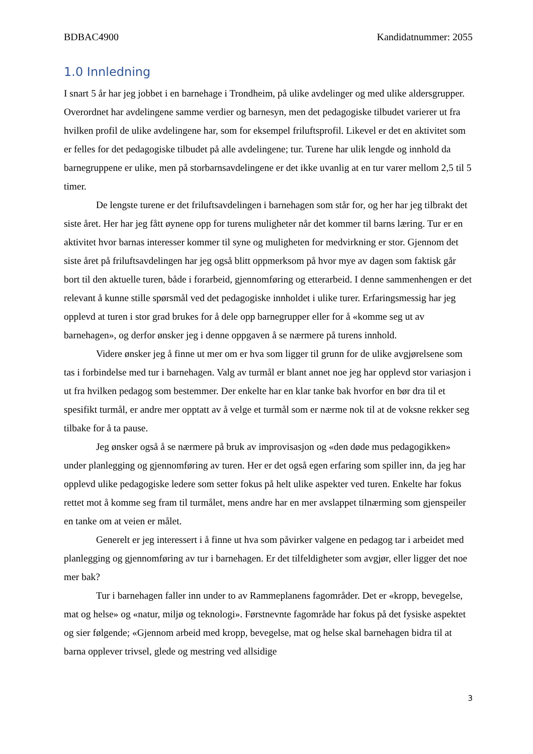BDBAC4900 Kandidatnummer: 2055
1.0 Innledning
I snart 5 år har jeg jobbet i en barnehage i Trondheim, på ulike avdelinger og med ulike aldersgrupper. Overordnet har avdelingene samme verdier og barnesyn, men det pedagogiske tilbudet varierer ut fra hvilken profil de ulike avdelingene har, som for eksempel friluftsprofil. Likevel er det en aktivitet som er felles for det pedagogiske tilbudet på alle avdelingene; tur. Turene har ulik lengde og innhold da barnegruppene er ulike, men på storbarnsavdelingene er det ikke uvanlig at en tur varer mellom 2,5 til 5 timer.
De lengste turene er det friluftsavdelingen i barnehagen som står for, og her har jeg tilbrakt det siste året. Her har jeg fått øynene opp for turens muligheter når det kommer til barns læring. Tur er en aktivitet hvor barnas interesser kommer til syne og muligheten for medvirkning er stor. Gjennom det siste året på friluftsavdelingen har jeg også blitt oppmerksom på hvor mye av dagen som faktisk går bort til den aktuelle turen, både i forarbeid, gjennomføring og etterarbeid. I denne sammenhengen er det relevant å kunne stille spørsmål ved det pedagogiske innholdet i ulike turer. Erfaringsmessig har jeg opplevd at turen i stor grad brukes for å dele opp barnegrupper eller for å «komme seg ut av barnehagen», og derfor ønsker jeg i denne oppgaven å se nærmere på turens innhold.
Videre ønsker jeg å finne ut mer om er hva som ligger til grunn for de ulike avgjørelsene som tas i forbindelse med tur i barnehagen. Valg av turmål er blant annet noe jeg har opplevd stor variasjon i ut fra hvilken pedagog som bestemmer. Der enkelte har en klar tanke bak hvorfor en bør dra til et spesifikt turmål, er andre mer opptatt av å velge et turmål som er nærme nok til at de voksne rekker seg tilbake for å ta pause.
Jeg ønsker også å se nærmere på bruk av improvisasjon og «den døde mus pedagogikken» under planlegging og gjennomføring av turen. Her er det også egen erfaring som spiller inn, da jeg har opplevd ulike pedagogiske ledere som setter fokus på helt ulike aspekter ved turen. Enkelte har fokus rettet mot å komme seg fram til turmålet, mens andre har en mer avslappet tilnærming som gjenspeiler en tanke om at veien er målet.
Generelt er jeg interessert i å finne ut hva som påvirker valgene en pedagog tar i arbeidet med planlegging og gjennomføring av tur i barnehagen. Er det tilfeldigheter som avgjør, eller ligger det noe mer bak?
Tur i barnehagen faller inn under to av Rammeplanens fagområder. Det er «kropp, bevegelse, mat og helse» og «natur, miljø og teknologi». Førstnevnte fagområde har fokus på det fysiske aspektet og sier følgende; «Gjennom arbeid med kropp, bevegelse, mat og helse skal barnehagen bidra til at barna opplever trivsel, glede og mestring ved allsidige
3